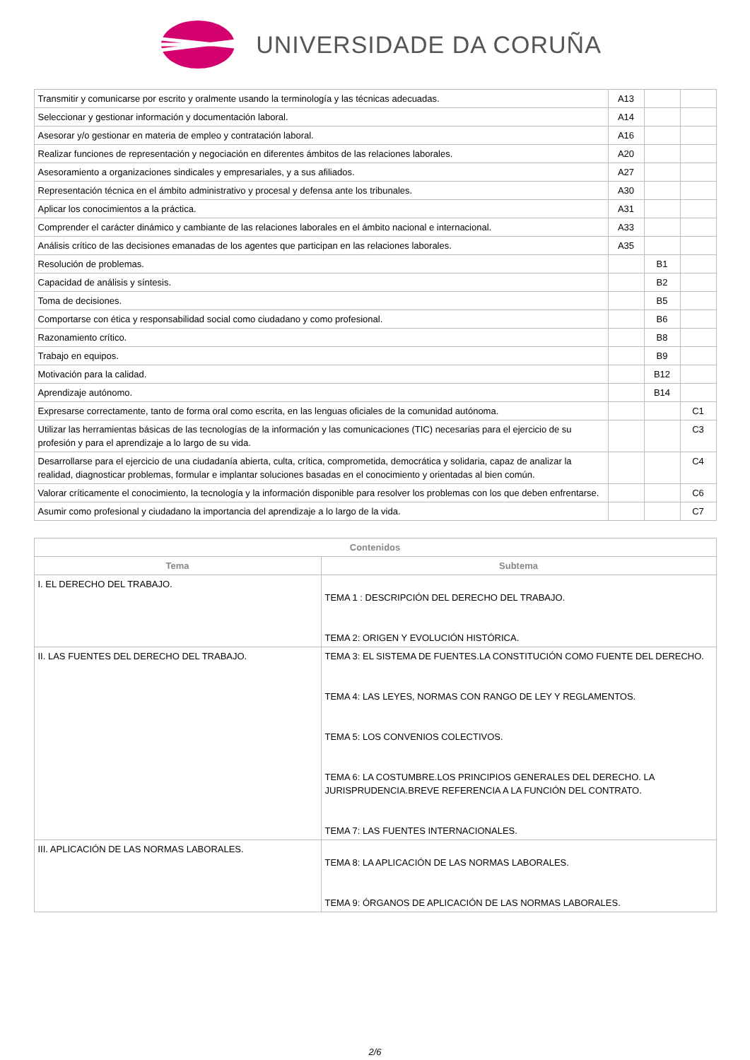UNIVERSIDADE DA CORUÑA
| Transmitir y comunicarse por escrito y oralmente usando la terminología y las técnicas adecuadas. | A13 | | |
| Seleccionar y gestionar información y documentación laboral. | A14 | | |
| Asesorar y/o gestionar en materia de empleo y contratación laboral. | A16 | | |
| Realizar funciones de representación y negociación en diferentes ámbitos de las relaciones laborales. | A20 | | |
| Asesoramiento a organizaciones sindicales y empresariales, y a sus afiliados. | A27 | | |
| Representación técnica en el ámbito administrativo y procesal y defensa ante los tribunales. | A30 | | |
| Aplicar los conocimientos a la práctica. | A31 | | |
| Comprender el carácter dinámico y cambiante de las relaciones laborales en el ámbito nacional e internacional. | A33 | | |
| Análisis crítico de las decisiones emanadas de los agentes que participan en las relaciones laborales. | A35 | | |
| Resolución de problemas. | | B1 | |
| Capacidad de análisis y síntesis. | | B2 | |
| Toma de decisiones. | | B5 | |
| Comportarse con ética y responsabilidad social como ciudadano y como profesional. | | B6 | |
| Razonamiento crítico. | | B8 | |
| Trabajo en equipos. | | B9 | |
| Motivación para la calidad. | | B12 | |
| Aprendizaje autónomo. | | B14 | |
| Expresarse correctamente, tanto de forma oral como escrita, en las lenguas oficiales de la comunidad autónoma. | | | C1 |
| Utilizar las herramientas básicas de las tecnologías de la información y las comunicaciones (TIC) necesarias para el ejercicio de su profesión y para el aprendizaje a lo largo de su vida. | | | C3 |
| Desarrollarse para el ejercicio de una ciudadanía abierta, culta, crítica, comprometida, democrática y solidaria, capaz de analizar la realidad, diagnosticar problemas, formular e implantar soluciones basadas en el conocimiento y orientadas al bien común. | | | C4 |
| Valorar críticamente el conocimiento, la tecnología y la información disponible para resolver los problemas con los que deben enfrentarse. | | | C6 |
| Asumir como profesional y ciudadano la importancia del aprendizaje a lo largo de la vida. | | | C7 |
| Contenidos | |
| --- | --- |
| Tema | Subtema |
| I. EL DERECHO DEL TRABAJO. | TEMA 1 : DESCRIPCIÓN DEL DERECHO DEL TRABAJO. TEMA 2: ORIGEN Y EVOLUCIÓN HISTÓRICA. |
| II. LAS FUENTES DEL DERECHO DEL TRABAJO. | TEMA 3: EL SISTEMA DE FUENTES.LA CONSTITUCIÓN COMO FUENTE DEL DERECHO. TEMA 4: LAS LEYES, NORMAS CON RANGO DE LEY Y REGLAMENTOS. TEMA 5: LOS CONVENIOS COLECTIVOS. TEMA 6: LA COSTUMBRE.LOS PRINCIPIOS GENERALES DEL DERECHO. LA JURISPRUDENCIA.BREVE REFERENCIA A LA FUNCIÓN DEL CONTRATO. TEMA 7: LAS FUENTES INTERNACIONALES. |
| III. APLICACIÓN DE LAS NORMAS LABORALES. | TEMA 8: LA APLICACIÓN DE LAS NORMAS LABORALES. TEMA 9: ÓRGANOS DE APLICACIÓN DE LAS NORMAS LABORALES. |
2/6